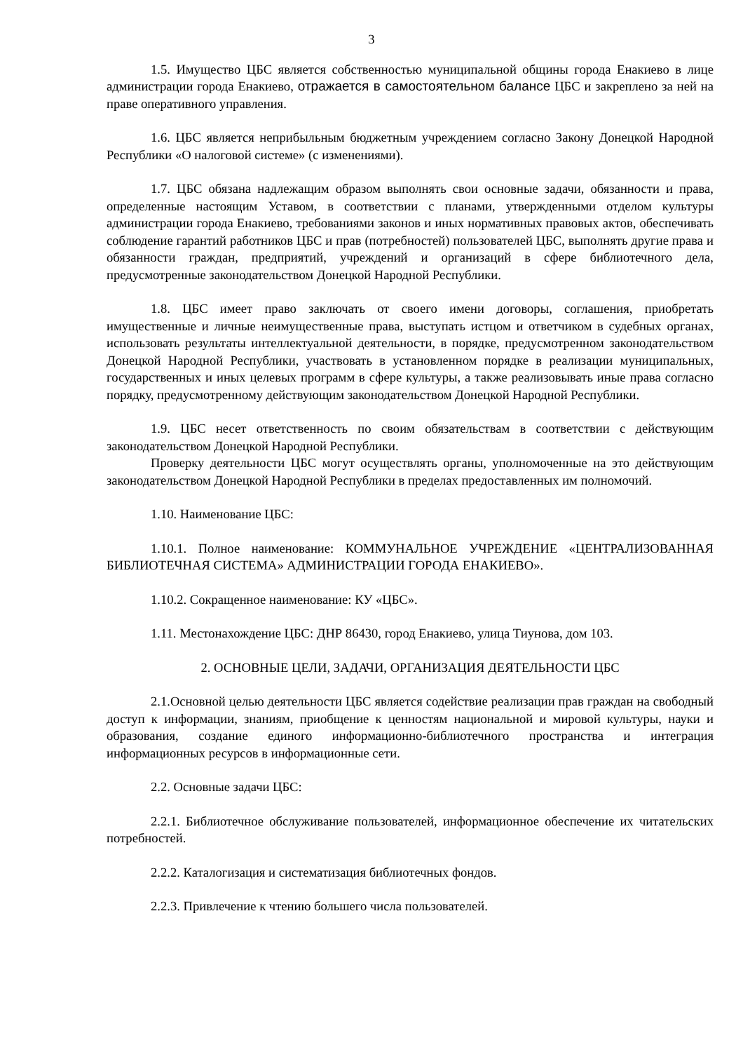3
1.5. Имущество ЦБС является собственностью муниципальной общины города Енакиево в лице администрации города Енакиево, отражается в самостоятельном балансе ЦБС и закреплено за ней на праве оперативного управления.
1.6. ЦБС является неприбыльным бюджетным учреждением согласно Закону Донецкой Народной Республики «О налоговой системе» (с изменениями).
1.7. ЦБС обязана надлежащим образом выполнять свои основные задачи, обязанности и права, определенные настоящим Уставом, в соответствии с планами, утвержденными отделом культуры администрации города Енакиево, требованиями законов и иных нормативных правовых актов, обеспечивать соблюдение гарантий работников ЦБС и прав (потребностей) пользователей ЦБС, выполнять другие права и обязанности граждан, предприятий, учреждений и организаций в сфере библиотечного дела, предусмотренные законодательством Донецкой Народной Республики.
1.8. ЦБС имеет право заключать от своего имени договоры, соглашения, приобретать имущественные и личные неимущественные права, выступать истцом и ответчиком в судебных органах, использовать результаты интеллектуальной деятельности, в порядке, предусмотренном законодательством Донецкой Народной Республики, участвовать в установленном порядке в реализации муниципальных, государственных и иных целевых программ в сфере культуры, а также реализовывать иные права согласно порядку, предусмотренному действующим законодательством Донецкой Народной Республики.
1.9. ЦБС несет ответственность по своим обязательствам в соответствии с действующим законодательством Донецкой Народной Республики.
Проверку деятельности ЦБС могут осуществлять органы, уполномоченные на это действующим законодательством Донецкой Народной Республики в пределах предоставленных им полномочий.
1.10. Наименование ЦБС:
1.10.1. Полное наименование: КОММУНАЛЬНОЕ УЧРЕЖДЕНИЕ «ЦЕНТРАЛИЗОВАННАЯ БИБЛИОТЕЧНАЯ СИСТЕМА» АДМИНИСТРАЦИИ ГОРОДА ЕНАКИЕВО».
1.10.2. Сокращенное наименование: КУ «ЦБС».
1.11. Местонахождение ЦБС: ДНР 86430, город Енакиево, улица Тиунова, дом 103.
2. ОСНОВНЫЕ ЦЕЛИ, ЗАДАЧИ, ОРГАНИЗАЦИЯ ДЕЯТЕЛЬНОСТИ ЦБС
2.1.Основной целью деятельности ЦБС является содействие реализации прав граждан на свободный доступ к информации, знаниям, приобщение к ценностям национальной и мировой культуры, науки и образования, создание единого информационно-библиотечного пространства и интеграция информационных ресурсов в информационные сети.
2.2. Основные задачи ЦБС:
2.2.1. Библиотечное обслуживание пользователей, информационное обеспечение их читательских потребностей.
2.2.2. Каталогизация и систематизация библиотечных фондов.
2.2.3. Привлечение к чтению большего числа пользователей.